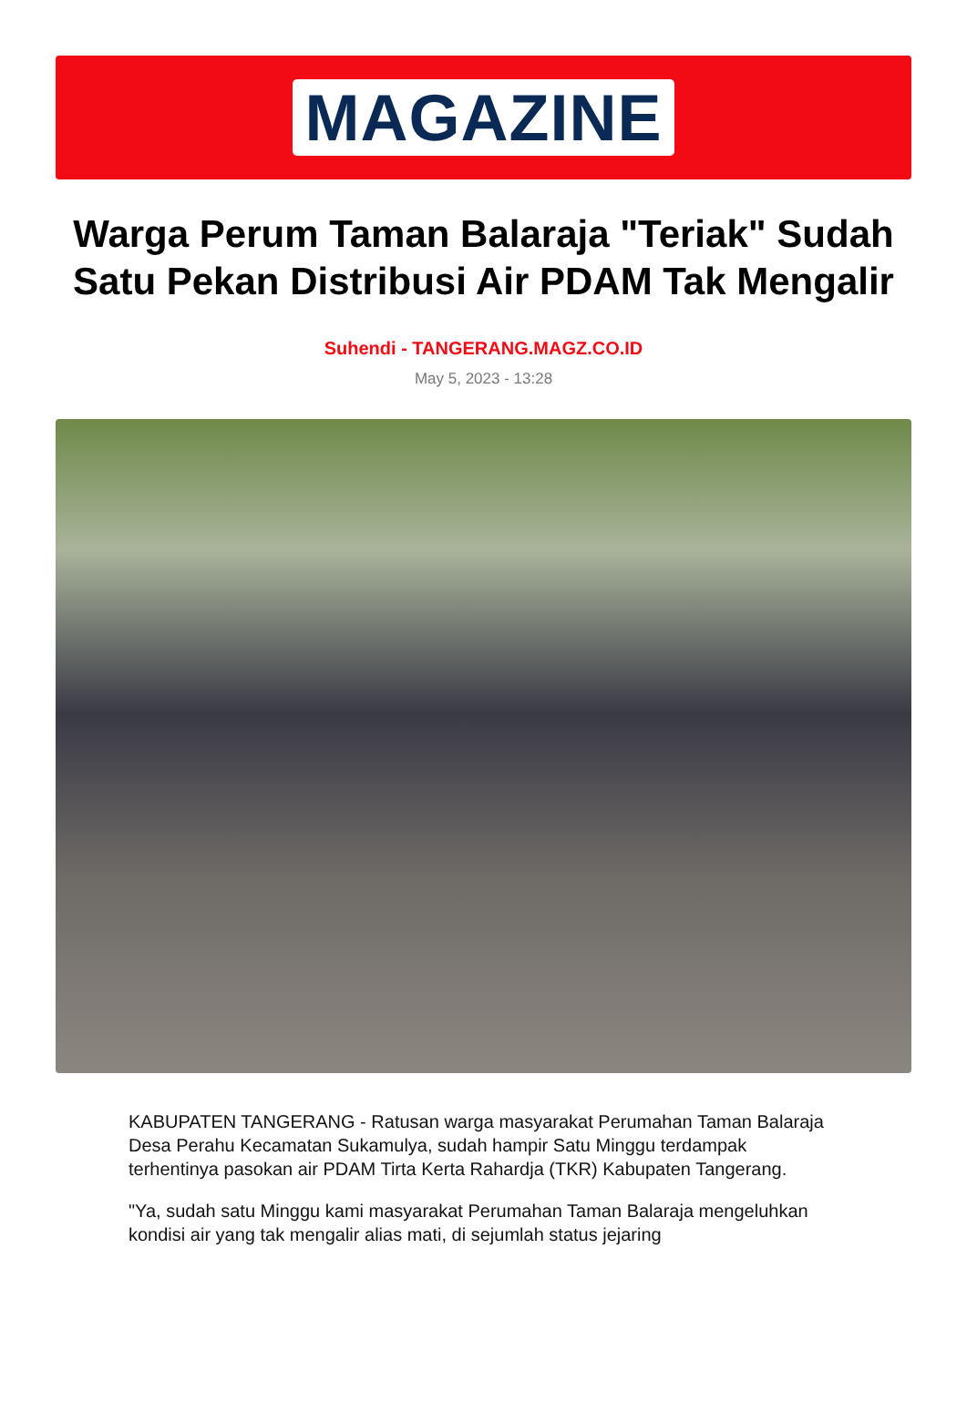MAGAZINE
Warga Perum Taman Balaraja "Teriak" Sudah Satu Pekan Distribusi Air PDAM Tak Mengalir
Suhendi - TANGERANG.MAGZ.CO.ID
May 5, 2023 - 13:28
KABUPATEN TANGERANG - Ratusan warga masyarakat Perumahan Taman Balaraja Desa Perahu Kecamatan Sukamulya, sudah hampir Satu Minggu terdampak terhentinya pasokan air PDAM Tirta Kerta Rahardja (TKR) Kabupaten Tangerang.
"Ya, sudah satu Minggu kami masyarakat Perumahan Taman Balaraja mengeluhkan kondisi air yang tak mengalir alias mati, di sejumlah status jejaring